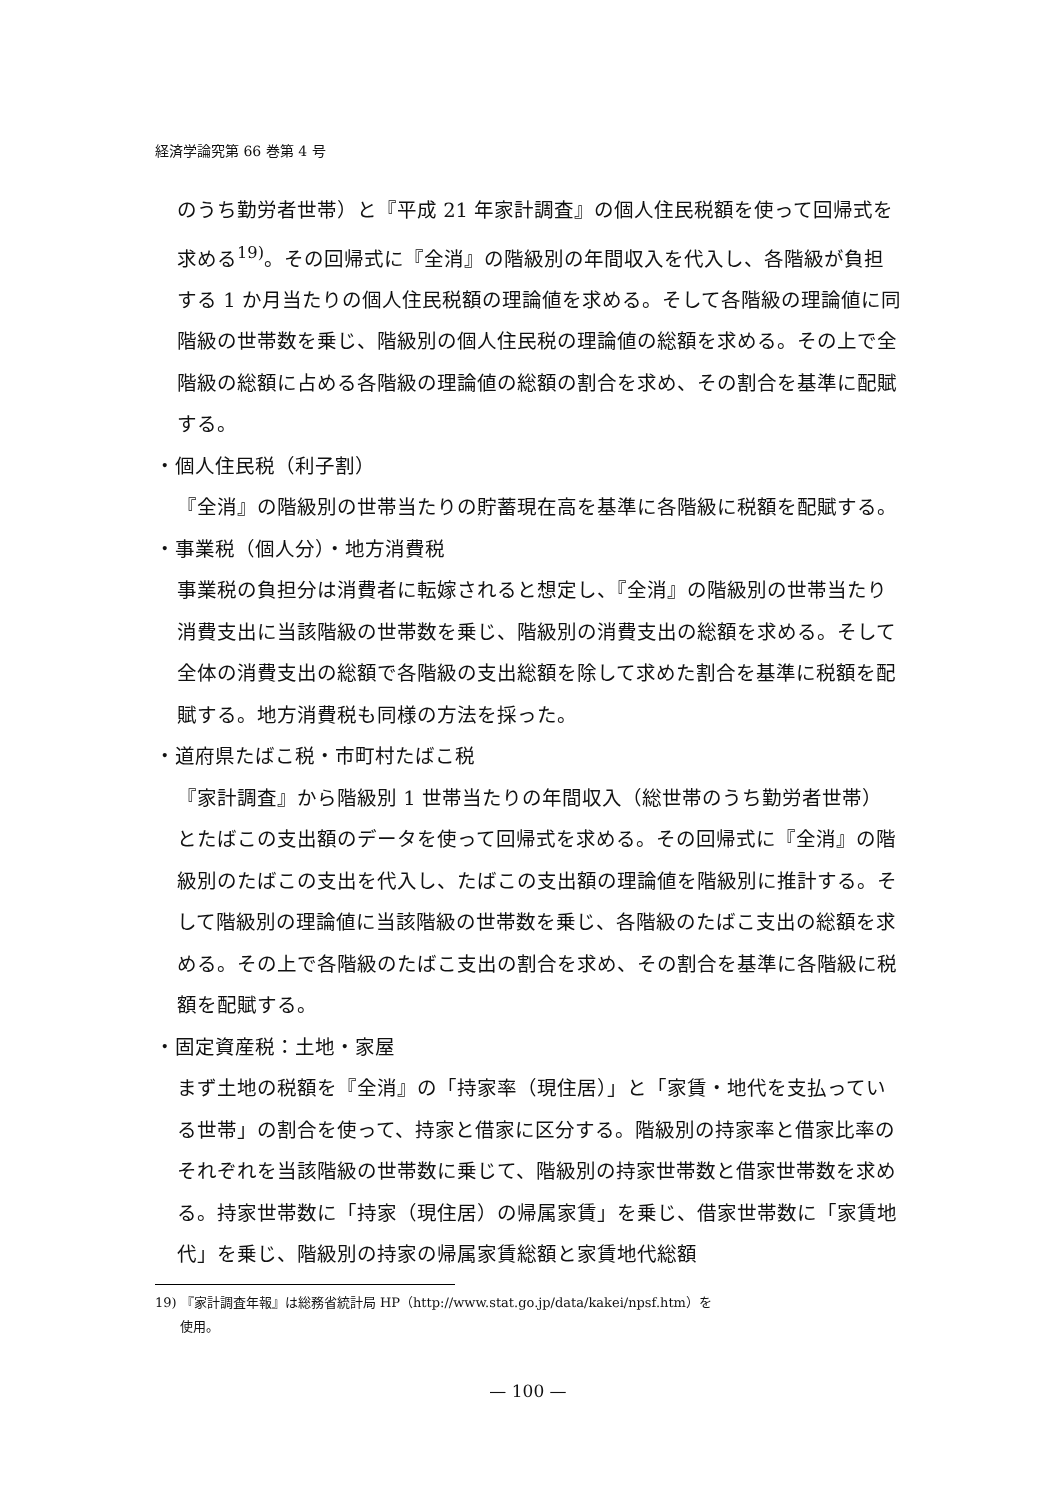経済学論究第 66 巻第 4 号
のうち勤労者世帯）と『平成 21 年家計調査』の個人住民税額を使って回帰式を求める<sup>19)</sup>。その回帰式に『全消』の階級別の年間収入を代入し、各階級が負担する 1 か月当たりの個人住民税額の理論値を求める。そして各階級の理論値に同階級の世帯数を乗じ、階級別の個人住民税の理論値の総額を求める。その上で全階級の総額に占める各階級の理論値の総額の割合を求め、その割合を基準に配賦する。
・個人住民税（利子割）
『全消』の階級別の世帯当たりの貯蓄現在高を基準に各階級に税額を配賦する。
・事業税（個人分）・地方消費税
事業税の負担分は消費者に転嫁されると想定し、『全消』の階級別の世帯当たり消費支出に当該階級の世帯数を乗じ、階級別の消費支出の総額を求める。そして全体の消費支出の総額で各階級の支出総額を除して求めた割合を基準に税額を配賦する。地方消費税も同様の方法を採った。
・道府県たばこ税・市町村たばこ税
『家計調査』から階級別 1 世帯当たりの年間収入（総世帯のうち勤労者世帯）とたばこの支出額のデータを使って回帰式を求める。その回帰式に『全消』の階級別のたばこの支出を代入し、たばこの支出額の理論値を階級別に推計する。そして階級別の理論値に当該階級の世帯数を乗じ、各階級のたばこ支出の総額を求める。その上で各階級のたばこ支出の割合を求め、その割合を基準に各階級に税額を配賦する。
・固定資産税：土地・家屋
まず土地の税額を『全消』の「持家率（現住居）」と「家賃・地代を支払っている世帯」の割合を使って、持家と借家に区分する。階級別の持家率と借家比率のそれぞれを当該階級の世帯数に乗じて、階級別の持家世帯数と借家世帯数を求める。持家世帯数に「持家（現住居）の帰属家賃」を乗じ、借家世帯数に「家賃地代」を乗じ、階級別の持家の帰属家賃総額と家賃地代総額
19) 『家計調査年報』は総務省統計局 HP（http://www.stat.go.jp/data/kakei/npsf.htm）を
使用。
— 100 —